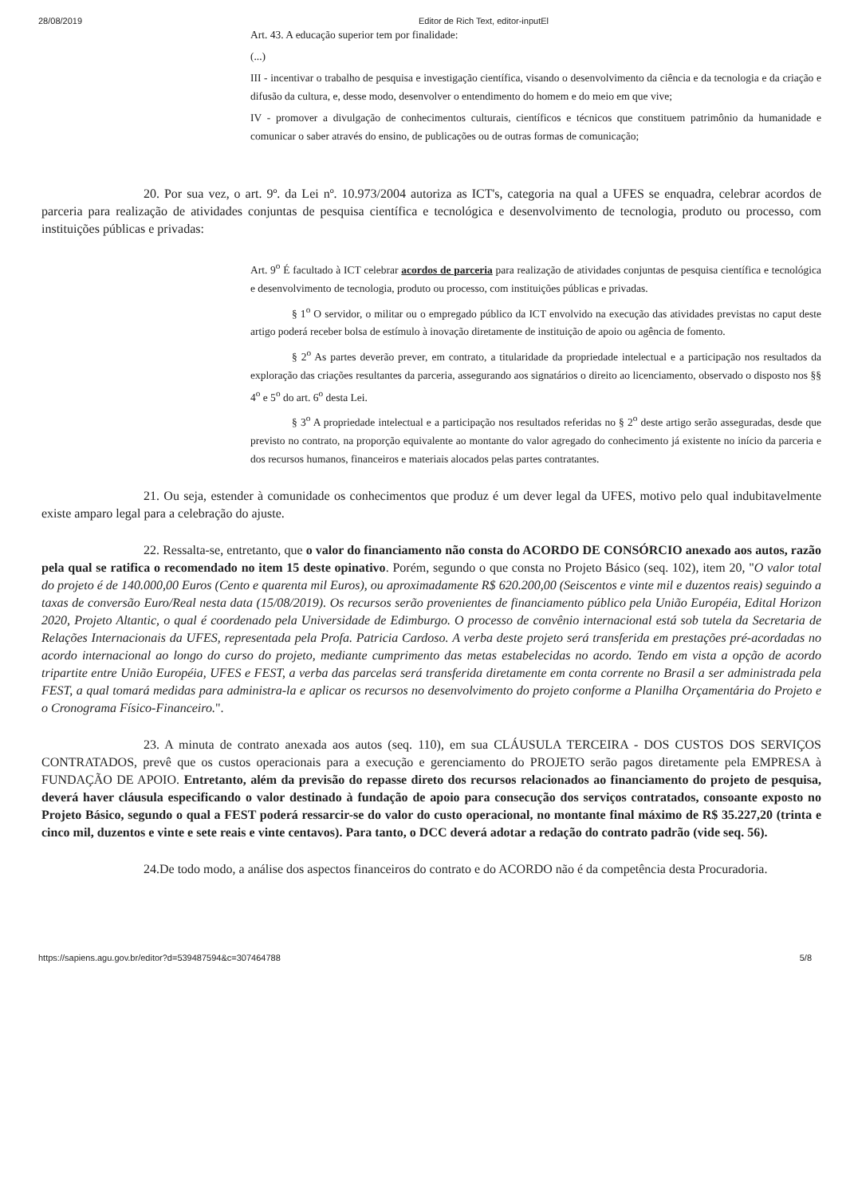28/08/2019 Editor de Rich Text, editor-inputEl
Art. 43. A educação superior tem por finalidade:
(...)
III - incentivar o trabalho de pesquisa e investigação científica, visando o desenvolvimento da ciência e da tecnologia e da criação e difusão da cultura, e, desse modo, desenvolver o entendimento do homem e do meio em que vive;
IV - promover a divulgação de conhecimentos culturais, científicos e técnicos que constituem patrimônio da humanidade e comunicar o saber através do ensino, de publicações ou de outras formas de comunicação;
20. Por sua vez, o art. 9º. da Lei nº. 10.973/2004 autoriza as ICT's, categoria na qual a UFES se enquadra, celebrar acordos de parceria para realização de atividades conjuntas de pesquisa científica e tecnológica e desenvolvimento de tecnologia, produto ou processo, com instituições públicas e privadas:
Art. 9<sup>o</sup> É facultado à ICT celebrar acordos de parceria para realização de atividades conjuntas de pesquisa científica e tecnológica e desenvolvimento de tecnologia, produto ou processo, com instituições públicas e privadas.
§ 1<sup>o</sup> O servidor, o militar ou o empregado público da ICT envolvido na execução das atividades previstas no caput deste artigo poderá receber bolsa de estímulo à inovação diretamente de instituição de apoio ou agência de fomento.
§ 2<sup>o</sup> As partes deverão prever, em contrato, a titularidade da propriedade intelectual e a participação nos resultados da exploração das criações resultantes da parceria, assegurando aos signatários o direito ao licenciamento, observado o disposto nos §§ 4<sup>o</sup> e 5<sup>o</sup> do art. 6<sup>o</sup> desta Lei.
§ 3<sup>o</sup> A propriedade intelectual e a participação nos resultados referidas no § 2<sup>o</sup> deste artigo serão asseguradas, desde que previsto no contrato, na proporção equivalente ao montante do valor agregado do conhecimento já existente no início da parceria e dos recursos humanos, financeiros e materiais alocados pelas partes contratantes.
21. Ou seja, estender à comunidade os conhecimentos que produz é um dever legal da UFES, motivo pelo qual indubitavelmente existe amparo legal para a celebração do ajuste.
22. Ressalta-se, entretanto, que o valor do financiamento não consta do ACORDO DE CONSÓRCIO anexado aos autos, razão pela qual se ratifica o recomendado no item 15 deste opinativo. Porém, segundo o que consta no Projeto Básico (seq. 102), item 20, "O valor total do projeto é de 140.000,00 Euros (Cento e quarenta mil Euros), ou aproximadamente R$ 620.200,00 (Seiscentos e vinte mil e duzentos reais) seguindo a taxas de conversão Euro/Real nesta data (15/08/2019). Os recursos serão provenientes de financiamento público pela União Européia, Edital Horizon 2020, Projeto Altantic, o qual é coordenado pela Universidade de Edimburgo. O processo de convênio internacional está sob tutela da Secretaria de Relações Internacionais da UFES, representada pela Profa. Patricia Cardoso. A verba deste projeto será transferida em prestações pré-acordadas no acordo internacional ao longo do curso do projeto, mediante cumprimento das metas estabelecidas no acordo. Tendo em vista a opção de acordo tripartite entre União Européia, UFES e FEST, a verba das parcelas será transferida diretamente em conta corrente no Brasil a ser administrada pela FEST, a qual tomará medidas para administra-la e aplicar os recursos no desenvolvimento do projeto conforme a Planilha Orçamentária do Projeto e o Cronograma Físico-Financeiro.".
23. A minuta de contrato anexada aos autos (seq. 110), em sua CLÁUSULA TERCEIRA - DOS CUSTOS DOS SERVIÇOS CONTRATADOS, prevê que os custos operacionais para a execução e gerenciamento do PROJETO serão pagos diretamente pela EMPRESA à FUNDAÇÃO DE APOIO. Entretanto, além da previsão do repasse direto dos recursos relacionados ao financiamento do projeto de pesquisa, deverá haver cláusula especificando o valor destinado à fundação de apoio para consecução dos serviços contratados, consoante exposto no Projeto Básico, segundo o qual a FEST poderá ressarcir-se do valor do custo operacional, no montante final máximo de R$ 35.227,20 (trinta e cinco mil, duzentos e vinte e sete reais e vinte centavos). Para tanto, o DCC deverá adotar a redação do contrato padrão (vide seq. 56).
24.De todo modo, a análise dos aspectos financeiros do contrato e do ACORDO não é da competência desta Procuradoria.
https://sapiens.agu.gov.br/editor?d=539487594&c=307464788 5/8